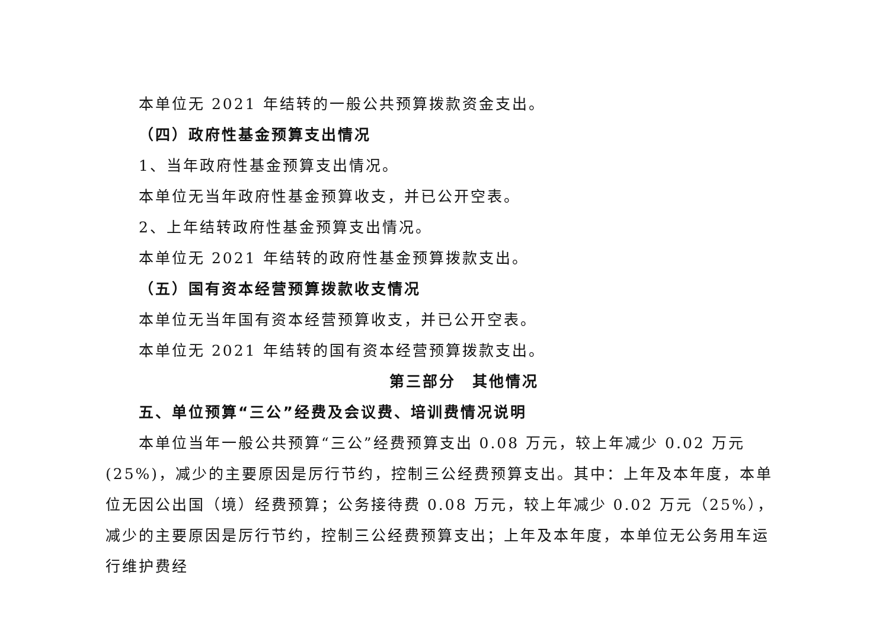本单位无 2021 年结转的一般公共预算拨款资金支出。
（四）政府性基金预算支出情况
1、当年政府性基金预算支出情况。
本单位无当年政府性基金预算收支，并已公开空表。
2、上年结转政府性基金预算支出情况。
本单位无 2021 年结转的政府性基金预算拨款支出。
（五）国有资本经营预算拨款收支情况
本单位无当年国有资本经营预算收支，并已公开空表。
本单位无 2021 年结转的国有资本经营预算拨款支出。
第三部分　其他情况
五、单位预算“三公”经费及会议费、培训费情况说明
本单位当年一般公共预算“三公”经费预算支出 0.08 万元，较上年减少 0.02 万元(25%)，减少的主要原因是厉行节约，控制三公经费预算支出。其中：上年及本年度，本单位无因公出国（境）经费预算；公务接待费 0.08 万元，较上年减少 0.02 万元（25%），减少的主要原因是厉行节约，控制三公经费预算支出；上年及本年度，本单位无公务用车运行维护费经